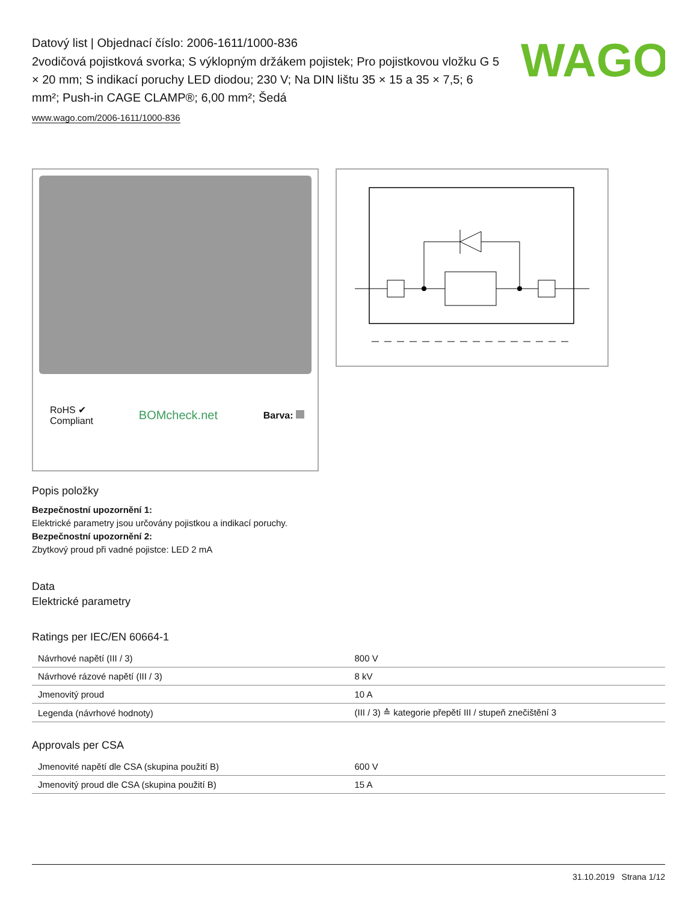WAGO
Datový list | Objednací číslo: 2006-1611/1000-836
2vodičová pojistková svorka; S výklopným držákem pojistek; Pro pojistkovou vložku G 5 × 20 mm; S indikací poruchy LED diodou; 230 V; Na DIN lištu 35 × 15 a 35 × 7,5; 6 mm²; Push-in CAGE CLAMP®; 6,00 mm²; Šedá
www.wago.com/2006-1611/1000-836
RoHS ✔
Compliant BOMcheck.net Barva:
Popis položky
Bezpečnostní upozornění 1:
Elektrické parametry jsou určovány pojistkou a indikací poruchy.
Bezpečnostní upozornění 2:
Zbytkový proud při vadné pojistce: LED 2 mA
Data
Elektrické parametry
Ratings per IEC/EN 60664-1
| Návrhové napětí (III / 3) | 800 V |
| Návrhové rázové napětí (III / 3) | 8 kV |
| Jmenovitý proud | 10 A |
| Legenda (návrhové hodnoty) | (III / 3) ≙ kategorie přepětí III / stupeň znečištění 3 |
Approvals per CSA
| Jmenovité napětí dle CSA (skupina použití B) | 600 V |
| Jmenovitý proud dle CSA (skupina použití B) | 15 A |
31.10.2019 Strana 1/12